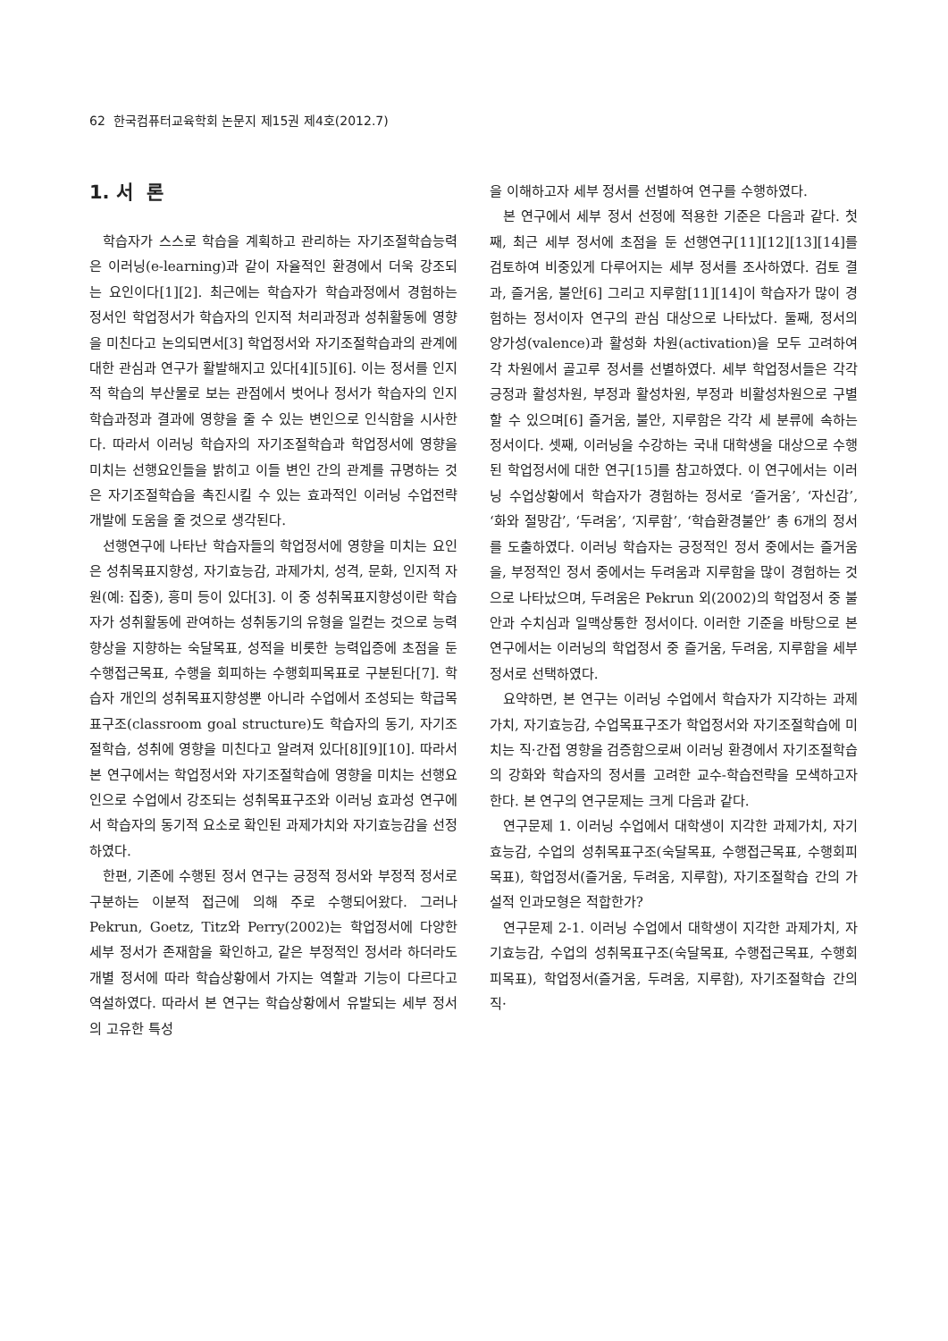62 한국컴퓨터교육학회 논문지 제15권 제4호(2012.7)
1. 서 론
학습자가 스스로 학습을 계획하고 관리하는 자기조절학습능력은 이러닝(e-learning)과 같이 자율적인 환경에서 더욱 강조되는 요인이다[1][2]. 최근에는 학습자가 학습과정에서 경험하는 정서인 학업정서가 학습자의 인지적 처리과정과 성취활동에 영향을 미친다고 논의되면서[3] 학업정서와 자기조절학습과의 관계에 대한 관심과 연구가 활발해지고 있다[4][5][6]. 이는 정서를 인지적 학습의 부산물로 보는 관점에서 벗어나 정서가 학습자의 인지학습과정과 결과에 영향을 줄 수 있는 변인으로 인식함을 시사한다. 따라서 이러닝 학습자의 자기조절학습과 학업정서에 영향을 미치는 선행요인들을 밝히고 이들 변인 간의 관계를 규명하는 것은 자기조절학습을 촉진시킬 수 있는 효과적인 이러닝 수업전략 개발에 도움을 줄 것으로 생각된다.
선행연구에 나타난 학습자들의 학업정서에 영향을 미치는 요인은 성취목표지향성, 자기효능감, 과제가치, 성격, 문화, 인지적 자원(예: 집중), 흥미 등이 있다[3]. 이 중 성취목표지향성이란 학습자가 성취활동에 관여하는 성취동기의 유형을 일컫는 것으로 능력향상을 지향하는 숙달목표, 성적을 비롯한 능력입증에 초점을 둔 수행접근목표, 수행을 회피하는 수행회피목표로 구분된다[7]. 학습자 개인의 성취목표지향성뿐 아니라 수업에서 조성되는 학급목표구조(classroom goal structure)도 학습자의 동기, 자기조절학습, 성취에 영향을 미친다고 알려져 있다[8][9][10]. 따라서 본 연구에서는 학업정서와 자기조절학습에 영향을 미치는 선행요인으로 수업에서 강조되는 성취목표구조와 이러닝 효과성 연구에서 학습자의 동기적 요소로 확인된 과제가치와 자기효능감을 선정하였다.
한편, 기존에 수행된 정서 연구는 긍정적 정서와 부정적 정서로 구분하는 이분적 접근에 의해 주로 수행되어왔다. 그러나 Pekrun, Goetz, Titz와 Perry(2002)는 학업정서에 다양한 세부 정서가 존재함을 확인하고, 같은 부정적인 정서라 하더라도 개별 정서에 따라 학습상황에서 가지는 역할과 기능이 다르다고 역설하였다. 따라서 본 연구는 학습상황에서 유발되는 세부 정서의 고유한 특성
을 이해하고자 세부 정서를 선별하여 연구를 수행하였다.
본 연구에서 세부 정서 선정에 적용한 기준은 다음과 같다. 첫째, 최근 세부 정서에 초점을 둔 선행연구[11][12][13][14]를 검토하여 비중있게 다루어지는 세부 정서를 조사하였다. 검토 결과, 즐거움, 불안[6] 그리고 지루함[11][14]이 학습자가 많이 경험하는 정서이자 연구의 관심 대상으로 나타났다. 둘째, 정서의 양가성(valence)과 활성화 차원(activation)을 모두 고려하여 각 차원에서 골고루 정서를 선별하였다. 세부 학업정서들은 각각 긍정과 활성차원, 부정과 활성차원, 부정과 비활성차원으로 구별할 수 있으며[6] 즐거움, 불안, 지루함은 각각 세 분류에 속하는 정서이다. 셋째, 이러닝을 수강하는 국내 대학생을 대상으로 수행된 학업정서에 대한 연구[15]를 참고하였다. 이 연구에서는 이러닝 수업상황에서 학습자가 경험하는 정서로 ‘즐거움’, ‘자신감’, ‘화와 절망감’, ‘두려움’, ‘지루함’, ‘학습환경불안’ 총 6개의 정서를 도출하였다. 이러닝 학습자는 긍정적인 정서 중에서는 즐거움을, 부정적인 정서 중에서는 두려움과 지루함을 많이 경험하는 것으로 나타났으며, 두려움은 Pekrun 외(2002)의 학업정서 중 불안과 수치심과 일맥상통한 정서이다. 이러한 기준을 바탕으로 본 연구에서는 이러닝의 학업정서 중 즐거움, 두려움, 지루함을 세부 정서로 선택하였다.
요약하면, 본 연구는 이러닝 수업에서 학습자가 지각하는 과제가치, 자기효능감, 수업목표구조가 학업정서와 자기조절학습에 미치는 직·간접 영향을 검증함으로써 이러닝 환경에서 자기조절학습의 강화와 학습자의 정서를 고려한 교수-학습전략을 모색하고자 한다. 본 연구의 연구문제는 크게 다음과 같다.
연구문제 1. 이러닝 수업에서 대학생이 지각한 과제가치, 자기효능감, 수업의 성취목표구조(숙달목표, 수행접근목표, 수행회피목표), 학업정서(즐거움, 두려움, 지루함), 자기조절학습 간의 가설적 인과모형은 적합한가?
연구문제 2-1. 이러닝 수업에서 대학생이 지각한 과제가치, 자기효능감, 수업의 성취목표구조(숙달목표, 수행접근목표, 수행회피목표), 학업정서(즐거움, 두려움, 지루함), 자기조절학습 간의 직·